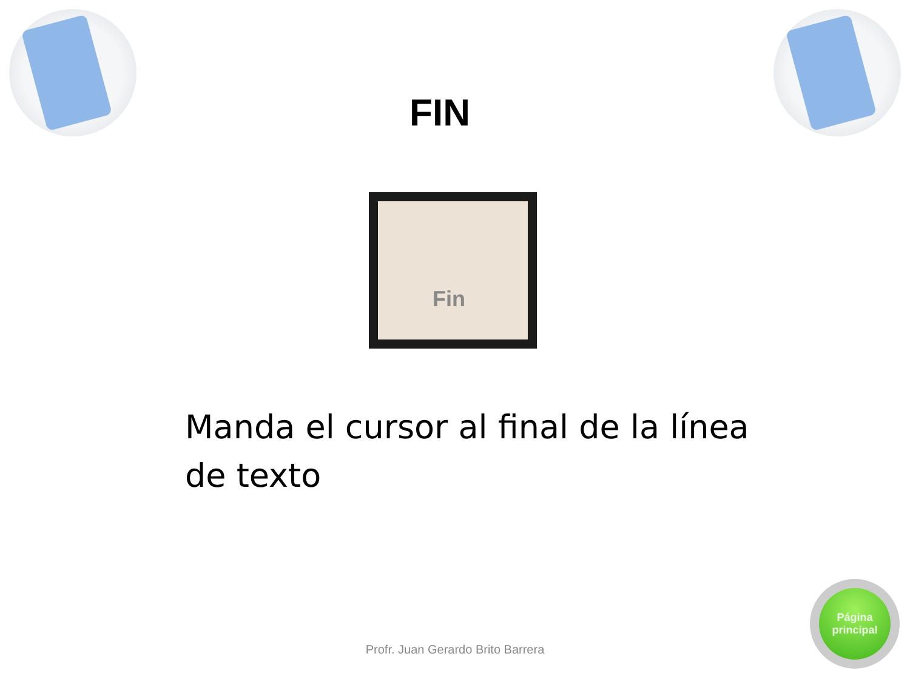FIN
Fin
Manda el cursor al final de la línea de texto
Profr. Juan Gerardo Brito Barrera
Página
principal